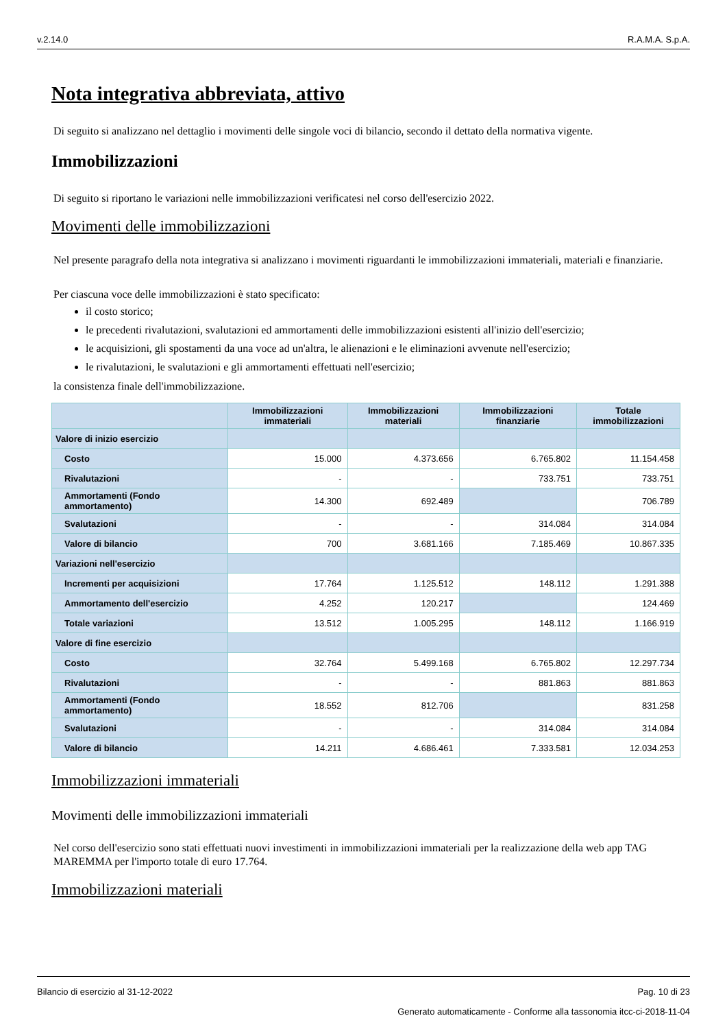v.2.14.0 R.A.M.A. S.p.A.
Nota integrativa abbreviata, attivo
Di seguito si analizzano nel dettaglio i movimenti delle singole voci di bilancio, secondo il dettato della normativa vigente.
Immobilizzazioni
Di seguito si riportano le variazioni nelle immobilizzazioni verificatesi nel corso dell'esercizio 2022.
Movimenti delle immobilizzazioni
Nel presente paragrafo della nota integrativa si analizzano i movimenti riguardanti le immobilizzazioni immateriali, materiali e finanziarie.
Per ciascuna voce delle immobilizzazioni è stato specificato:
il costo storico;
le precedenti rivalutazioni, svalutazioni ed ammortamenti delle immobilizzazioni esistenti all'inizio dell'esercizio;
le acquisizioni, gli spostamenti da una voce ad un'altra, le alienazioni e le eliminazioni avvenute nell'esercizio;
le rivalutazioni, le svalutazioni e gli ammortamenti effettuati nell'esercizio;
la consistenza finale dell'immobilizzazione.
| | Immobilizzazioni immateriali | Immobilizzazioni materiali | Immobilizzazioni finanziarie | Totale immobilizzazioni |
| --- | --- | --- | --- | --- |
| Valore di inizio esercizio | | | | |
| Costo | 15.000 | 4.373.656 | 6.765.802 | 11.154.458 |
| Rivalutazioni | - | - | 733.751 | 733.751 |
| Ammortamenti (Fondo ammortamento) | 14.300 | 692.489 | | 706.789 |
| Svalutazioni | - | - | 314.084 | 314.084 |
| Valore di bilancio | 700 | 3.681.166 | 7.185.469 | 10.867.335 |
| Variazioni nell'esercizio | | | | |
| Incrementi per acquisizioni | 17.764 | 1.125.512 | 148.112 | 1.291.388 |
| Ammortamento dell'esercizio | 4.252 | 120.217 | | 124.469 |
| Totale variazioni | 13.512 | 1.005.295 | 148.112 | 1.166.919 |
| Valore di fine esercizio | | | | |
| Costo | 32.764 | 5.499.168 | 6.765.802 | 12.297.734 |
| Rivalutazioni | - | - | 881.863 | 881.863 |
| Ammortamenti (Fondo ammortamento) | 18.552 | 812.706 | | 831.258 |
| Svalutazioni | - | - | 314.084 | 314.084 |
| Valore di bilancio | 14.211 | 4.686.461 | 7.333.581 | 12.034.253 |
Immobilizzazioni immateriali
Movimenti delle immobilizzazioni immateriali
Nel corso dell'esercizio sono stati effettuati nuovi investimenti in immobilizzazioni immateriali per la realizzazione della web app TAG MAREMMA per l'importo totale di euro 17.764.
Immobilizzazioni materiali
Bilancio di esercizio al 31-12-2022 Pag. 10 di 23
Generato automaticamente - Conforme alla tassonomia itcc-ci-2018-11-04